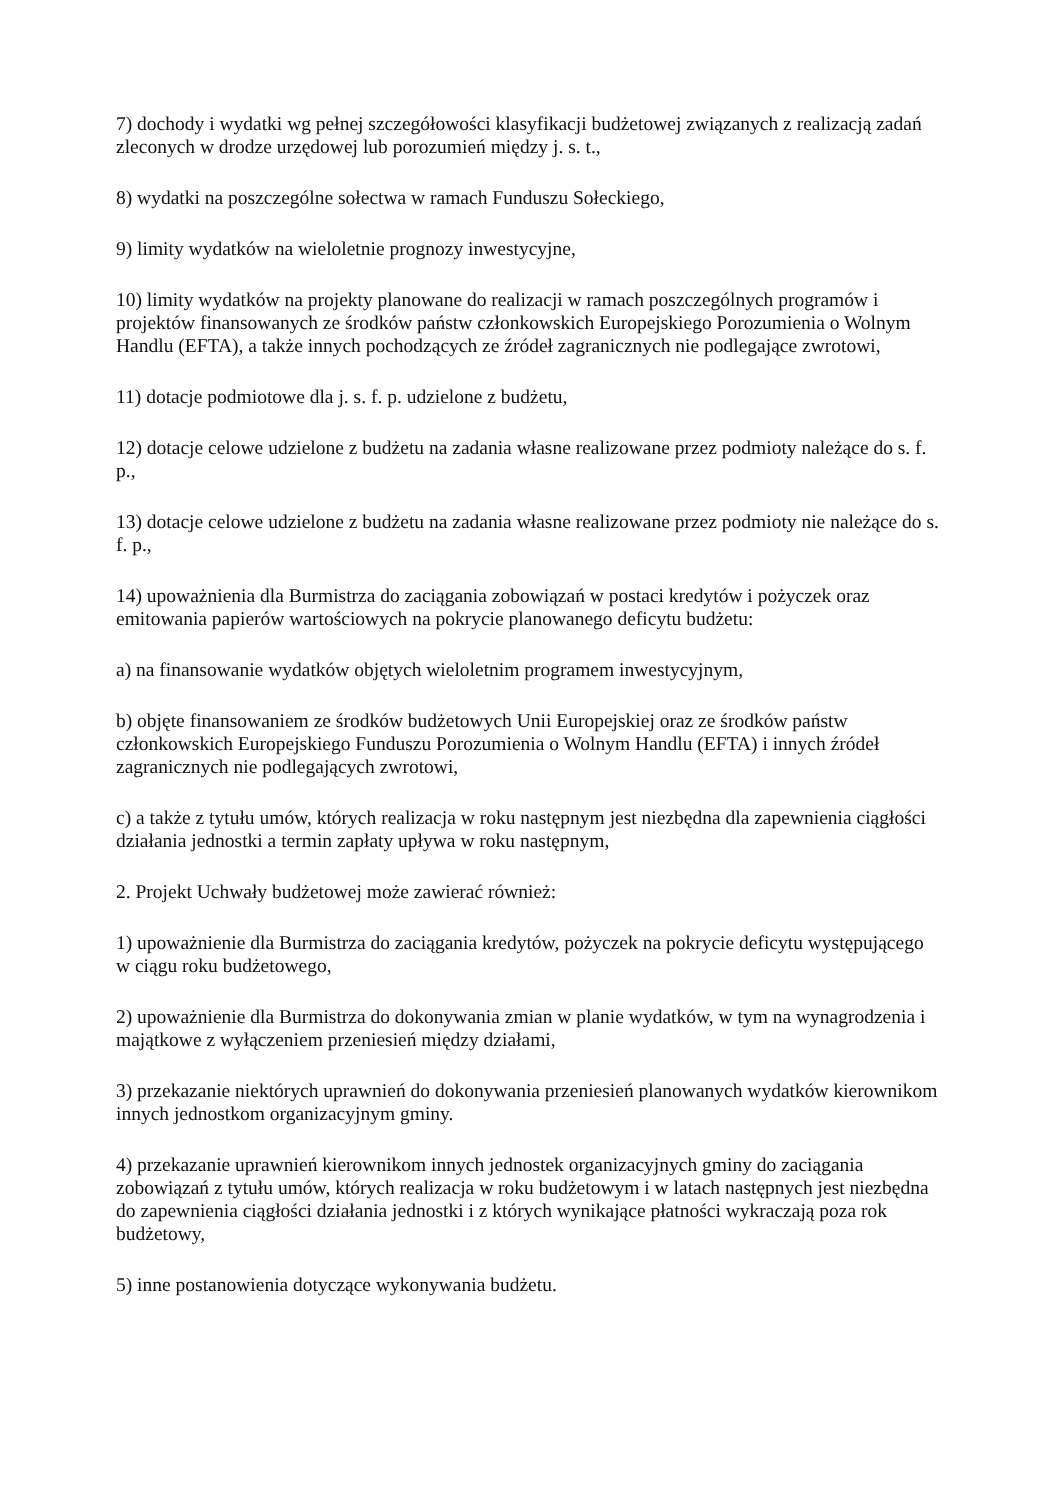7) dochody i wydatki wg pełnej szczegółowości klasyfikacji budżetowej związanych z realizacją zadań zleconych w drodze urzędowej lub porozumień między j. s. t.,
8) wydatki na poszczególne sołectwa w ramach Funduszu Sołeckiego,
9) limity wydatków na wieloletnie prognozy inwestycyjne,
10) limity wydatków na projekty planowane do realizacji w ramach poszczególnych programów i projektów finansowanych ze środków państw członkowskich Europejskiego Porozumienia o Wolnym Handlu (EFTA), a także innych pochodzących ze źródeł zagranicznych nie podlegające zwrotowi,
11) dotacje podmiotowe dla j. s. f. p. udzielone z budżetu,
12) dotacje celowe udzielone z budżetu na zadania własne realizowane przez podmioty należące do s. f. p.,
13) dotacje celowe udzielone z budżetu na zadania własne realizowane przez podmioty nie należące do s. f. p.,
14) upoważnienia dla Burmistrza do zaciągania zobowiązań w postaci kredytów i pożyczek oraz emitowania papierów wartościowych na pokrycie planowanego deficytu budżetu:
a) na finansowanie wydatków objętych wieloletnim programem inwestycyjnym,
b) objęte finansowaniem ze środków budżetowych Unii Europejskiej oraz ze środków państw członkowskich Europejskiego Funduszu Porozumienia o Wolnym Handlu (EFTA) i innych źródeł zagranicznych nie podlegających zwrotowi,
c) a także z tytułu umów, których realizacja w roku następnym jest niezbędna dla zapewnienia ciągłości działania jednostki a termin zapłaty upływa w roku następnym,
2. Projekt Uchwały budżetowej może zawierać również:
1) upoważnienie dla Burmistrza do zaciągania kredytów, pożyczek na pokrycie deficytu występującego w ciągu roku budżetowego,
2) upoważnienie dla Burmistrza do dokonywania zmian w planie wydatków, w tym na wynagrodzenia i majątkowe z wyłączeniem przeniesień między działami,
3) przekazanie niektórych uprawnień do dokonywania przeniesień planowanych wydatków kierownikom innych jednostkom organizacyjnym gminy.
4) przekazanie uprawnień kierownikom innych jednostek organizacyjnych gminy do zaciągania zobowiązań z tytułu umów, których realizacja w roku budżetowym i w latach następnych jest niezbędna do zapewnienia ciągłości działania jednostki i z których wynikające płatności wykraczają poza rok budżetowy,
5) inne postanowienia dotyczące wykonywania budżetu.